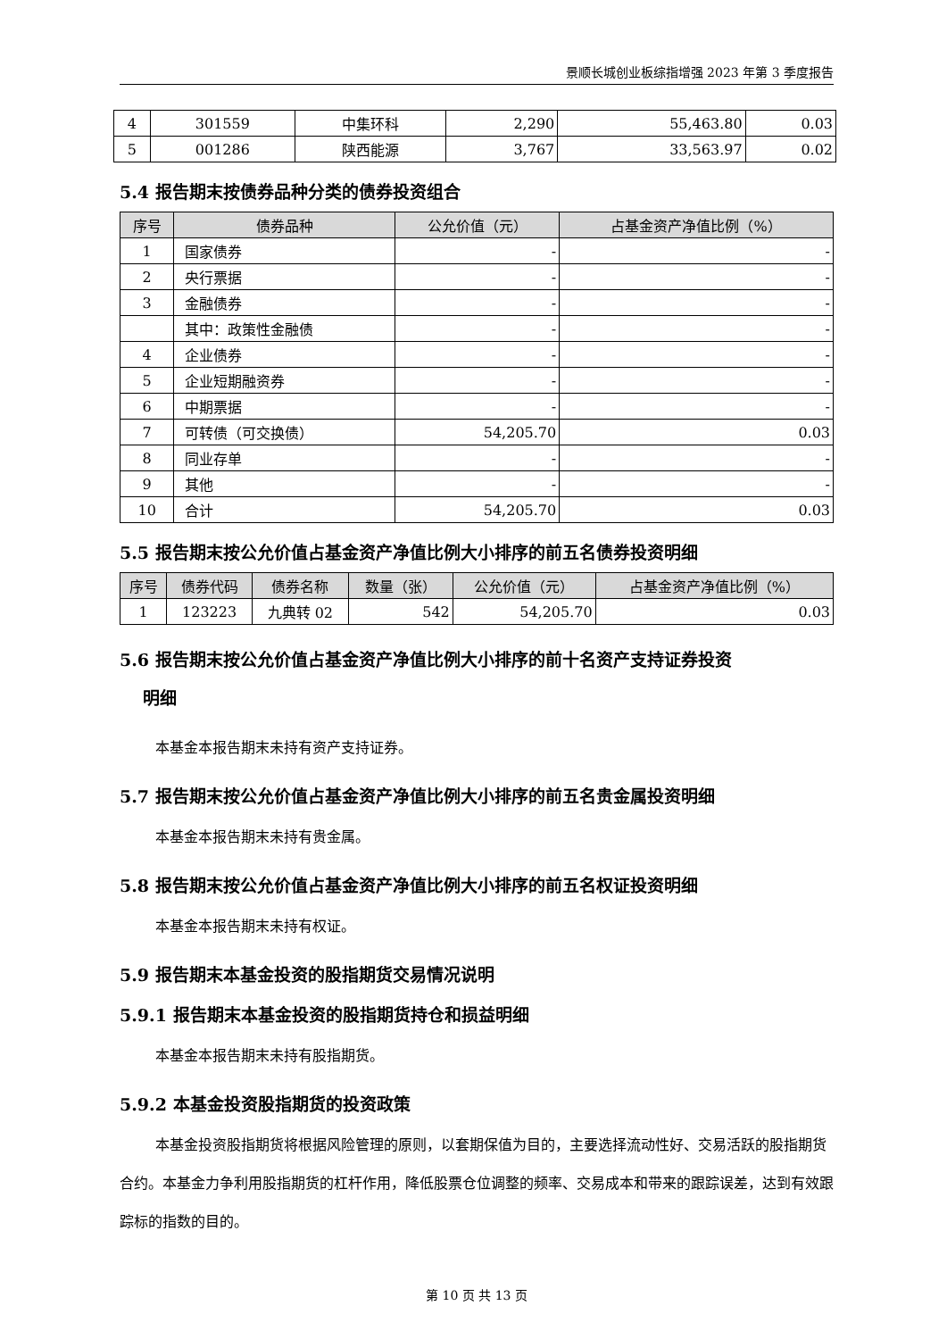景顺长城创业板综指增强 2023 年第 3 季度报告
| 4 | 301559 | 中集环科 | 2,290 | 55,463.80 | 0.03 |
| 5 | 001286 | 陕西能源 | 3,767 | 33,563.97 | 0.02 |
5.4 报告期末按债券品种分类的债券投资组合
| 序号 | 债券品种 | 公允价值（元） | 占基金资产净值比例（%） |
| --- | --- | --- | --- |
| 1 | 国家债券 | - | - |
| 2 | 央行票据 | - | - |
| 3 | 金融债券 | - | - |
| | 其中：政策性金融债 | - | - |
| 4 | 企业债券 | - | - |
| 5 | 企业短期融资券 | - | - |
| 6 | 中期票据 | - | - |
| 7 | 可转债（可交换债） | 54,205.70 | 0.03 |
| 8 | 同业存单 | - | - |
| 9 | 其他 | - | - |
| 10 | 合计 | 54,205.70 | 0.03 |
5.5 报告期末按公允价值占基金资产净值比例大小排序的前五名债券投资明细
| 序号 | 债券代码 | 债券名称 | 数量（张） | 公允价值（元） | 占基金资产净值比例（%） |
| --- | --- | --- | --- | --- | --- |
| 1 | 123223 | 九典转 02 | 542 | 54,205.70 | 0.03 |
5.6 报告期末按公允价值占基金资产净值比例大小排序的前十名资产支持证券投资
明细
本基金本报告期末未持有资产支持证券。
5.7 报告期末按公允价值占基金资产净值比例大小排序的前五名贵金属投资明细
本基金本报告期末未持有贵金属。
5.8 报告期末按公允价值占基金资产净值比例大小排序的前五名权证投资明细
本基金本报告期末未持有权证。
5.9 报告期末本基金投资的股指期货交易情况说明
5.9.1 报告期末本基金投资的股指期货持仓和损益明细
本基金本报告期末未持有股指期货。
5.9.2 本基金投资股指期货的投资政策
本基金投资股指期货将根据风险管理的原则，以套期保值为目的，主要选择流动性好、交易活跃的股指期货合约。本基金力争利用股指期货的杠杆作用，降低股票仓位调整的频率、交易成本和带来的跟踪误差，达到有效跟踪标的指数的目的。
第 10 页 共 13 页